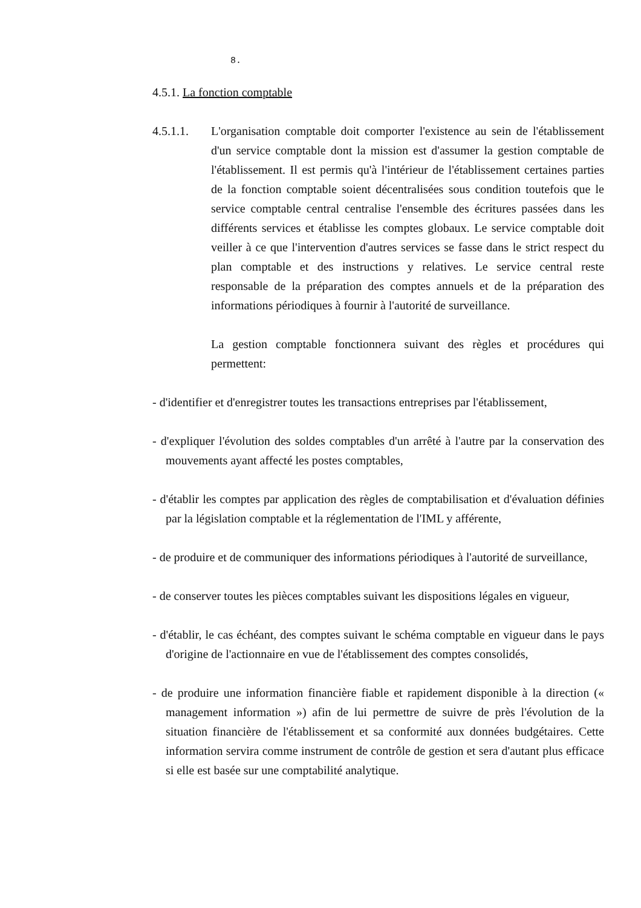8.
4.5.1. La fonction comptable
4.5.1.1. L'organisation comptable doit comporter l'existence au sein de l'établissement d'un service comptable dont la mission est d'assumer la gestion comptable de l'établissement. Il est permis qu'à l'intérieur de l'établissement certaines parties de la fonction comptable soient décentralisées sous condition toutefois que le service comptable central centralise l'ensemble des écritures passées dans les différents services et établisse les comptes globaux. Le service comptable doit veiller à ce que l'intervention d'autres services se fasse dans le strict respect du plan comptable et des instructions y relatives. Le service central reste responsable de la préparation des comptes annuels et de la préparation des informations périodiques à fournir à l'autorité de surveillance.
La gestion comptable fonctionnera suivant des règles et procédures qui permettent:
- d'identifier et d'enregistrer toutes les transactions entreprises par l'établissement,
- d'expliquer l'évolution des soldes comptables d'un arrêté à l'autre par la conservation des mouvements ayant affecté les postes comptables,
- d'établir les comptes par application des règles de comptabilisation et d'évaluation définies par la législation comptable et la réglementation de l'IML y afférente,
- de produire et de communiquer des informations périodiques à l'autorité de surveillance,
- de conserver toutes les pièces comptables suivant les dispositions légales en vigueur,
- d'établir, le cas échéant, des comptes suivant le schéma comptable en vigueur dans le pays d'origine de l'actionnaire en vue de l'établissement des comptes consolidés,
- de produire une information financière fiable et rapidement disponible à la direction (« management information ») afin de lui permettre de suivre de près l'évolution de la situation financière de l'établissement et sa conformité aux données budgétaires. Cette information servira comme instrument de contrôle de gestion et sera d'autant plus efficace si elle est basée sur une comptabilité analytique.